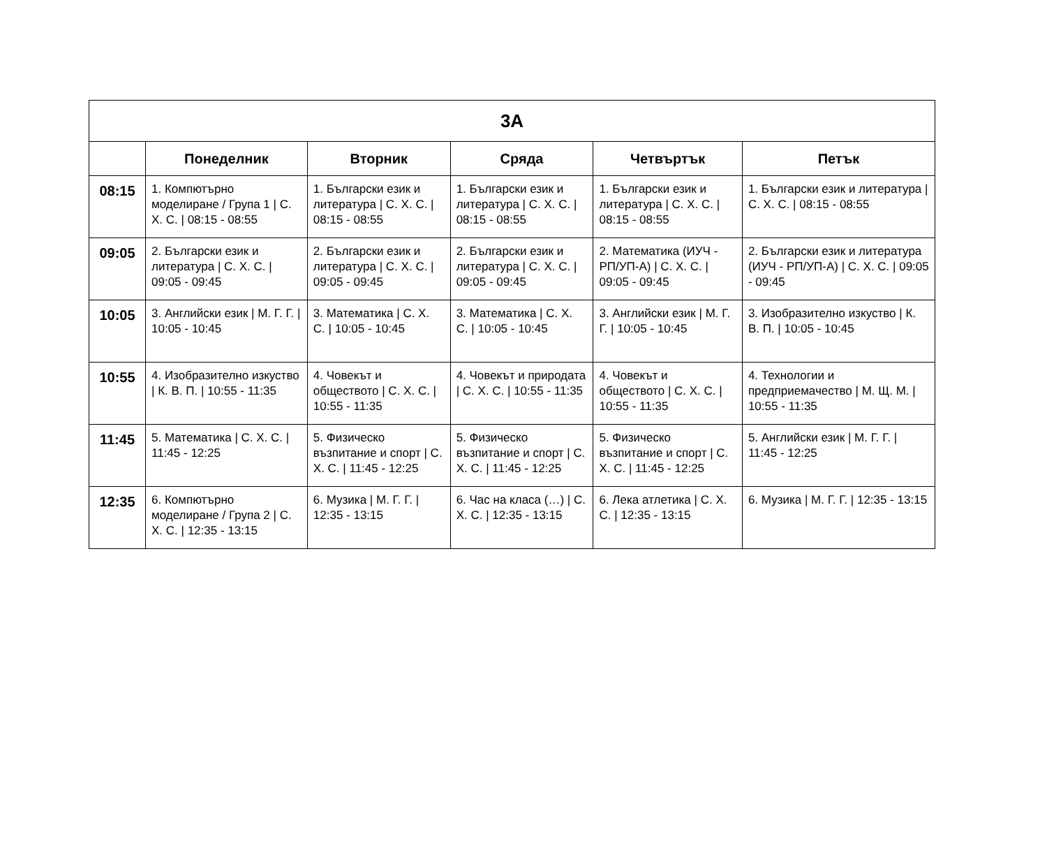| 3А | | | | | |
| --- | --- | --- | --- | --- | --- |
| | Понеделник | Вторник | Сряда | Четвъртък | Петък |
| 08:15 | 1. Компютърно моделиране / Група 1 / С. Х. С. / 08:15 - 08:55 | 1. Български език и литература / С. Х. С. / 08:15 - 08:55 | 1. Български език и литература / С. Х. С. / 08:15 - 08:55 | 1. Български език и литература / С. Х. С. / 08:15 - 08:55 | 1. Български език и литература / С. Х. С. / 08:15 - 08:55 |
| 09:05 | 2. Български език и литература / С. Х. С. / 09:05 - 09:45 | 2. Български език и литература / С. Х. С. / 09:05 - 09:45 | 2. Български език и литература / С. Х. С. / 09:05 - 09:45 | 2. Математика (ИУЧ - РП/УП-А) / С. Х. С. / 09:05 - 09:45 | 2. Български език и литература (ИУЧ - РП/УП-А) / С. Х. С. / 09:05 - 09:45 |
| 10:05 | 3. Английски език / М. Г. Г. / 10:05 - 10:45 | 3. Математика / С. Х. С. / 10:05 - 10:45 | 3. Математика / С. Х. С. / 10:05 - 10:45 | 3. Английски език / М. Г. Г. / 10:05 - 10:45 | 3. Изобразително изкуство / К. В. П. / 10:05 - 10:45 |
| 10:55 | 4. Изобразително изкуство / К. В. П. / 10:55 - 11:35 | 4. Човекът и обществото / С. Х. С. / 10:55 - 11:35 | 4. Човекът и природата / С. Х. С. / 10:55 - 11:35 | 4. Човекът и обществото / С. Х. С. / 10:55 - 11:35 | 4. Технологии и предприемачество / М. Щ. М. / 10:55 - 11:35 |
| 11:45 | 5. Математика / С. Х. С. / 11:45 - 12:25 | 5. Физическо възпитание и спорт / С. Х. С. / 11:45 - 12:25 | 5. Физическо възпитание и спорт / С. Х. С. / 11:45 - 12:25 | 5. Физическо възпитание и спорт / С. Х. С. / 11:45 - 12:25 | 5. Английски език / М. Г. Г. / 11:45 - 12:25 |
| 12:35 | 6. Компютърно моделиране / Група 2 / С. Х. С. / 12:35 - 13:15 | 6. Музика / М. Г. Г. / 12:35 - 13:15 | 6. Час на класа (…) / С. Х. С. / 12:35 - 13:15 | 6. Лека атлетика / С. Х. С. / 12:35 - 13:15 | 6. Музика / М. Г. Г. / 12:35 - 13:15 |